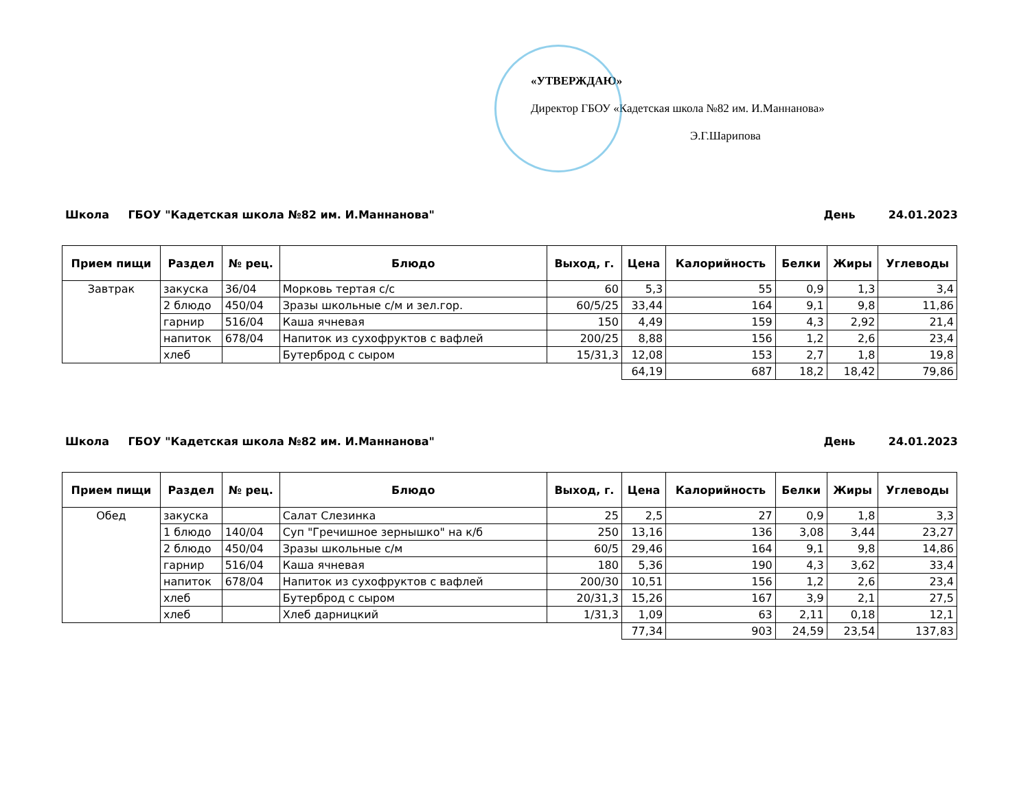«УТВЕРЖДАЮ»
Директор ГБОУ «Кадетская школа №82 им. И.Маннанова»
Э.Г.Шарипова
Школа ГБОУ "Кадетская школа №82 им. И.Маннанова" День 24.01.2023
| Прием пищи | Раздел | № рец. | Блюдо | Выход, г. | Цена | Калорийность | Белки | Жиры | Углеводы |
| --- | --- | --- | --- | --- | --- | --- | --- | --- | --- |
| Завтрак | закуска | 36/04 | Морковь тертая с/с | 60 | 5,3 | 55 | 0,9 | 1,3 | 3,4 |
| | 2 блюдо | 450/04 | Зразы школьные с/м и зел.гор. | 60/5/25 | 33,44 | 164 | 9,1 | 9,8 | 11,86 |
| | гарнир | 516/04 | Каша ячневая | 150 | 4,49 | 159 | 4,3 | 2,92 | 21,4 |
| | напиток | 678/04 | Напиток из сухофруктов с вафлей | 200/25 | 8,88 | 156 | 1,2 | 2,6 | 23,4 |
| | хлеб | | Бутерброд с сыром | 15/31,3 | 12,08 | 153 | 2,7 | 1,8 | 19,8 |
| | | | | | 64,19 | 687 | 18,2 | 18,42 | 79,86 |
Школа ГБОУ "Кадетская школа №82 им. И.Маннанова" День 24.01.2023
| Прием пищи | Раздел | № рец. | Блюдо | Выход, г. | Цена | Калорийность | Белки | Жиры | Углеводы |
| --- | --- | --- | --- | --- | --- | --- | --- | --- | --- |
| Обед | закуска | | Салат Слезинка | 25 | 2,5 | 27 | 0,9 | 1,8 | 3,3 |
| | 1 блюдо | 140/04 | Суп "Гречишное зернышко" на к/б | 250 | 13,16 | 136 | 3,08 | 3,44 | 23,27 |
| | 2 блюдо | 450/04 | Зразы школьные с/м | 60/5 | 29,46 | 164 | 9,1 | 9,8 | 14,86 |
| | гарнир | 516/04 | Каша ячневая | 180 | 5,36 | 190 | 4,3 | 3,62 | 33,4 |
| | напиток | 678/04 | Напиток из сухофруктов с вафлей | 200/30 | 10,51 | 156 | 1,2 | 2,6 | 23,4 |
| | хлеб | | Бутерброд с сыром | 20/31,3 | 15,26 | 167 | 3,9 | 2,1 | 27,5 |
| | хлеб | | Хлеб дарницкий | 1/31,3 | 1,09 | 63 | 2,11 | 0,18 | 12,1 |
| | | | | | 77,34 | 903 | 24,59 | 23,54 | 137,83 |